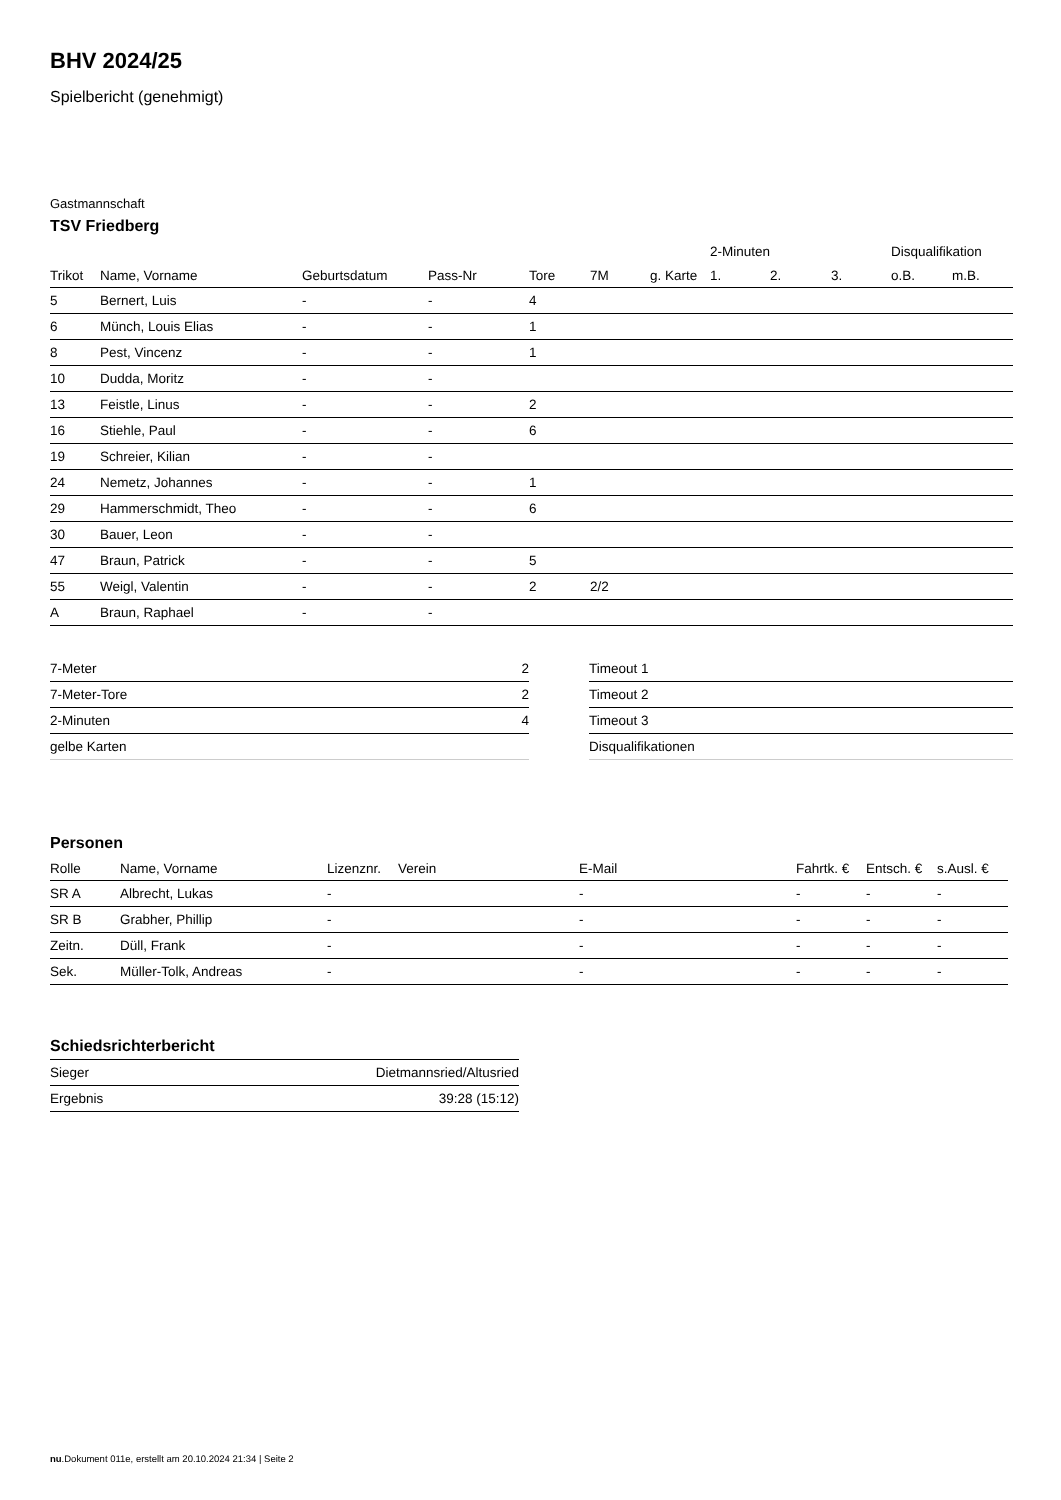BHV 2024/25
Spielbericht (genehmigt)
Gastmannschaft
TSV Friedberg
| | | | | | | | 2-Minuten | | | Disqualifikation | |
| --- | --- | --- | --- | --- | --- | --- | --- | --- | --- | --- | --- |
| Trikot | Name, Vorname | Geburtsdatum | Pass-Nr | Tore | 7M | g. Karte | 1. | 2. | 3. | o.B. | m.B. |
| 5 | Bernert, Luis | - | - | 4 | | | | | | | |
| 6 | Münch, Louis Elias | - | - | 1 | | | | | | | |
| 8 | Pest, Vincenz | - | - | 1 | | | | | | | |
| 10 | Dudda, Moritz | - | - | | | | | | | | |
| 13 | Feistle, Linus | - | - | 2 | | | | | | | |
| 16 | Stiehle, Paul | - | - | 6 | | | | | | | |
| 19 | Schreier, Kilian | - | - | | | | | | | | |
| 24 | Nemetz, Johannes | - | - | 1 | | | | | | | |
| 29 | Hammerschmidt, Theo | - | - | 6 | | | | | | | |
| 30 | Bauer, Leon | - | - | | | | | | | | |
| 47 | Braun, Patrick | - | - | 5 | | | | | | | |
| 55 | Weigl, Valentin | - | - | 2 | 2/2 | | | | | | |
| A | Braun, Raphael | - | - | | | | | | | | |
| 7-Meter | 2 |
| 7-Meter-Tore | 2 |
| 2-Minuten | 4 |
| gelbe Karten | |
| Timeout 1 | |
| Timeout 2 | |
| Timeout 3 | |
| Disqualifikationen | |
Personen
| Rolle | Name, Vorname | Lizenznr. | Verein | E-Mail | Fahrtk. € | Entsch. € | s.Ausl. € |
| --- | --- | --- | --- | --- | --- | --- | --- |
| SR A | Albrecht, Lukas | - | | - | - | - | - |
| SR B | Grabher, Phillip | - | | - | - | - | - |
| Zeitn. | Düll, Frank | - | | - | - | - | - |
| Sek. | Müller-Tolk, Andreas | - | | - | - | - | - |
Schiedsrichterbericht
| Sieger | Dietmannsried/Altusried |
| Ergebnis | 39:28 (15:12) |
nu.Dokument 011e, erstellt am 20.10.2024 21:34 | Seite 2